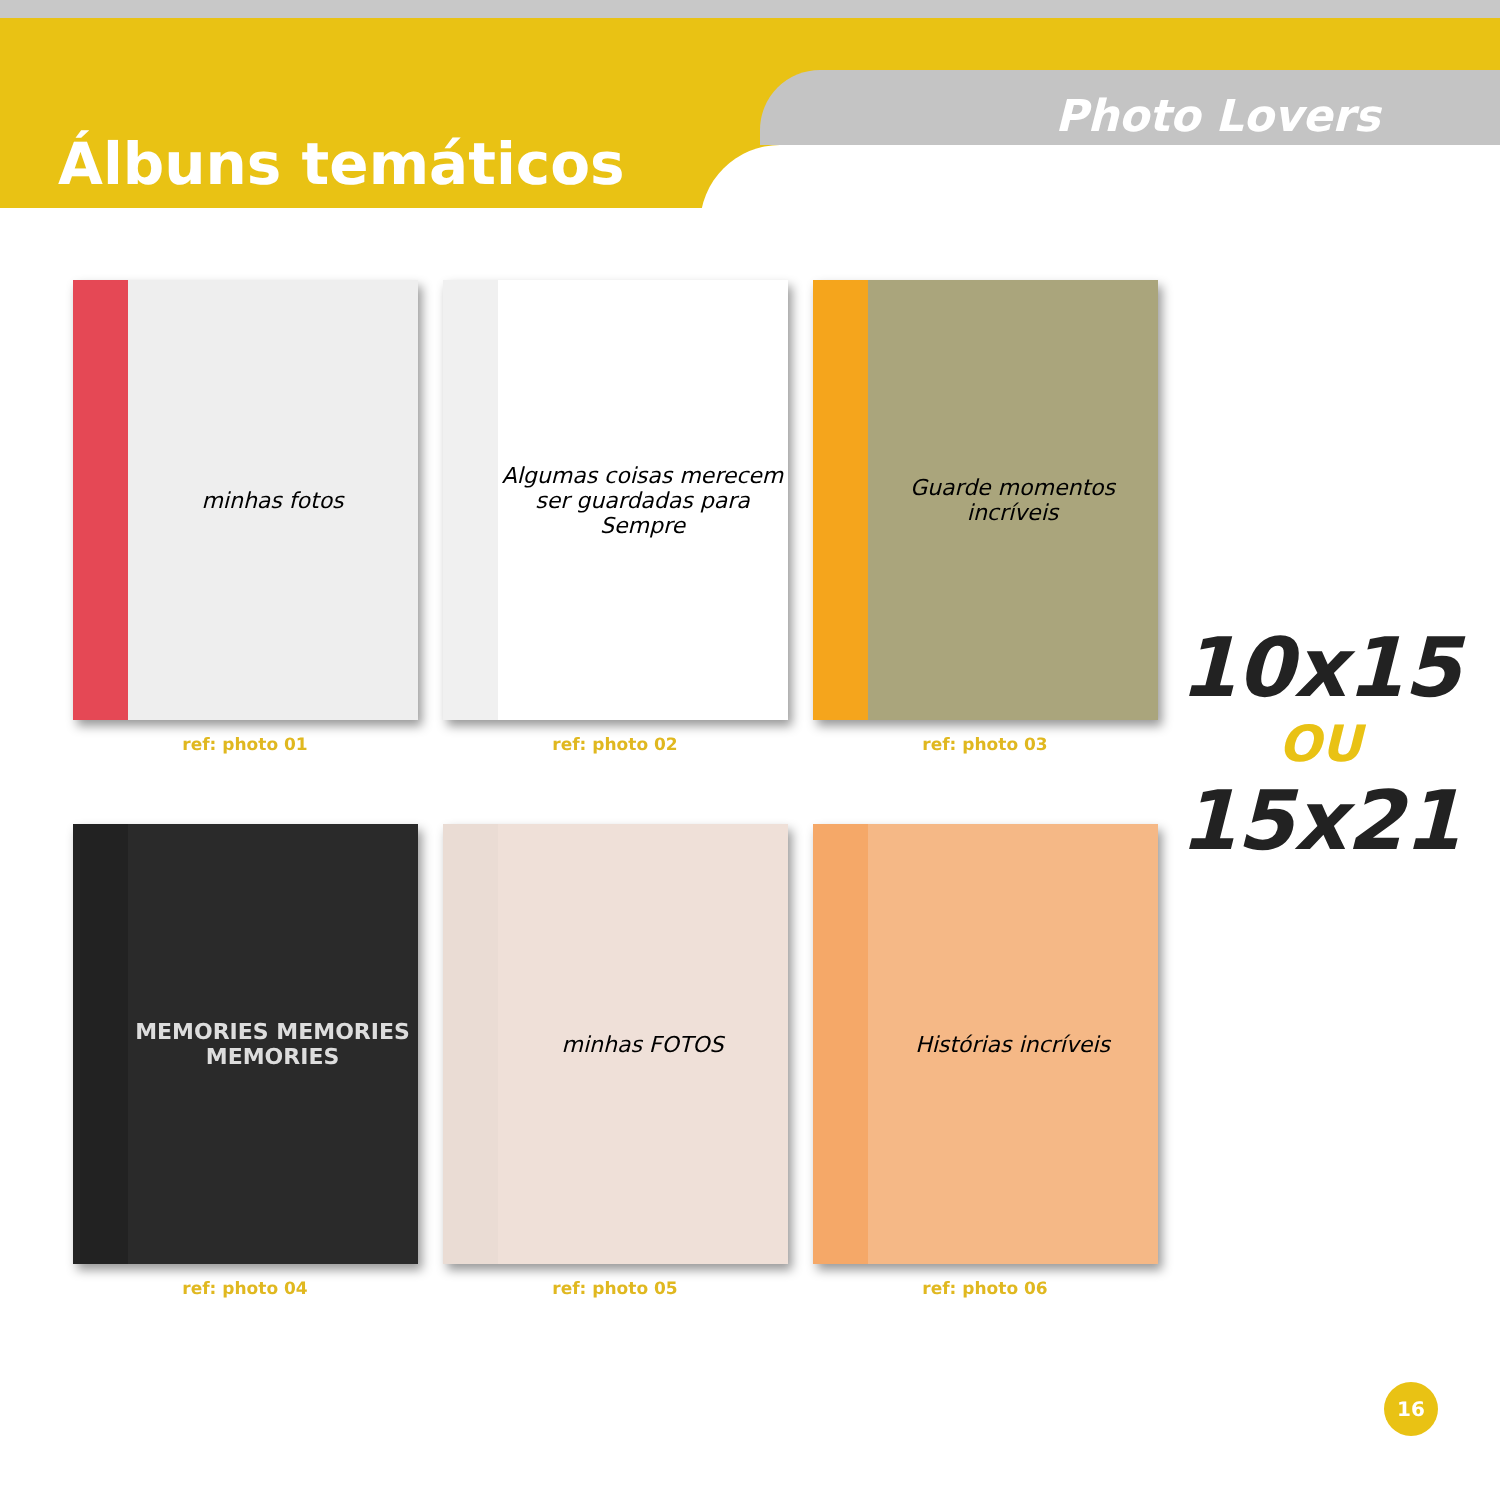Álbuns temáticos
Photo Lovers
minhas fotos
ref: photo 01
Algumas coisas merecem ser guardadas para Sempre
ref: photo 02
Guarde momentos incríveis
ref: photo 03
10x15
OU
15x21
MEMORIES MEMORIES MEMORIES
ref: photo 04
minhas FOTOS
ref: photo 05
Histórias incríveis
ref: photo 06
16